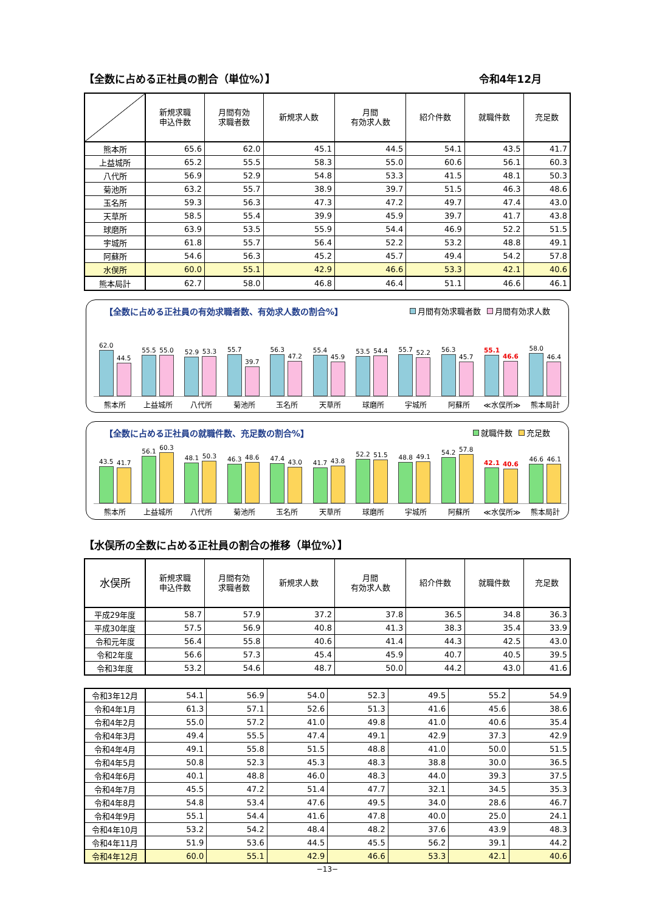【全数に占める正社員の割合（単位%）】 令和4年12月
| | 新規求職 申込件数 | 月間有効 求職者数 | 新規求人数 | 月間 有効求人数 | 紹介件数 | 就職件数 | 充足数 |
| --- | --- | --- | --- | --- | --- | --- | --- |
| 熊本所 | 65.6 | 62.0 | 45.1 | 44.5 | 54.1 | 43.5 | 41.7 |
| 上益城所 | 65.2 | 55.5 | 58.3 | 55.0 | 60.6 | 56.1 | 60.3 |
| 八代所 | 56.9 | 52.9 | 54.8 | 53.3 | 41.5 | 48.1 | 50.3 |
| 菊池所 | 63.2 | 55.7 | 38.9 | 39.7 | 51.5 | 46.3 | 48.6 |
| 玉名所 | 59.3 | 56.3 | 47.3 | 47.2 | 49.7 | 47.4 | 43.0 |
| 天草所 | 58.5 | 55.4 | 39.9 | 45.9 | 39.7 | 41.7 | 43.8 |
| 球磨所 | 63.9 | 53.5 | 55.9 | 54.4 | 46.9 | 52.2 | 51.5 |
| 宇城所 | 61.8 | 55.7 | 56.4 | 52.2 | 53.2 | 48.8 | 49.1 |
| 阿蘇所 | 54.6 | 56.3 | 45.2 | 45.7 | 49.4 | 54.2 | 57.8 |
| 水俣所 | 60.0 | 55.1 | 42.9 | 46.6 | 53.3 | 42.1 | 40.6 |
| 熊本局計 | 62.7 | 58.0 | 46.8 | 46.4 | 51.1 | 46.6 | 46.1 |
【全数に占める正社員の有効求職者数、有効求人数の割合%】 月間有効求職者数 月間有効求人数
62.0
44.5
55.5
55.0
52.9
53.3
55.7
39.7
56.3
47.2
55.4
45.9
53.5
54.4
55.7
52.2
56.3
45.7
55.1
46.6
58.0
46.4
熊本所 上益城所 八代所 菊池所 玉名所 天草所 球磨所 宇城所 阿蘇所 ≪水俣所≫ 熊本局計
【全数に占める正社員の就職件数、充足数の割合%】 就職件数 充足数
43.5
41.7
56.1
60.3
48.1
50.3
46.3
48.6
47.4
43.0
41.7
43.8
52.2
51.5
48.8
49.1
54.2
57.8
42.1
40.6
46.6
46.1
熊本所 上益城所 八代所 菊池所 玉名所 天草所 球磨所 宇城所 阿蘇所 ≪水俣所≫ 熊本局計
【水俣所の全数に占める正社員の割合の推移（単位%）】
| 水俣所 | 新規求職 申込件数 | 月間有効 求職者数 | 新規求人数 | 月間 有効求人数 | 紹介件数 | 就職件数 | 充足数 |
| --- | --- | --- | --- | --- | --- | --- | --- |
| 平成29年度 | 58.7 | 57.9 | 37.2 | 37.8 | 36.5 | 34.8 | 36.3 |
| 平成30年度 | 57.5 | 56.9 | 40.8 | 41.3 | 38.3 | 35.4 | 33.9 |
| 令和元年度 | 56.4 | 55.8 | 40.6 | 41.4 | 44.3 | 42.5 | 43.0 |
| 令和2年度 | 56.6 | 57.3 | 45.4 | 45.9 | 40.7 | 40.5 | 39.5 |
| 令和3年度 | 53.2 | 54.6 | 48.7 | 50.0 | 44.2 | 43.0 | 41.6 |
| 令和3年12月 | 54.1 | 56.9 | 54.0 | 52.3 | 49.5 | 55.2 | 54.9 |
| 令和4年1月 | 61.3 | 57.1 | 52.6 | 51.3 | 41.6 | 45.6 | 38.6 |
| 令和4年2月 | 55.0 | 57.2 | 41.0 | 49.8 | 41.0 | 40.6 | 35.4 |
| 令和4年3月 | 49.4 | 55.5 | 47.4 | 49.1 | 42.9 | 37.3 | 42.9 |
| 令和4年4月 | 49.1 | 55.8 | 51.5 | 48.8 | 41.0 | 50.0 | 51.5 |
| 令和4年5月 | 50.8 | 52.3 | 45.3 | 48.3 | 38.8 | 30.0 | 36.5 |
| 令和4年6月 | 40.1 | 48.8 | 46.0 | 48.3 | 44.0 | 39.3 | 37.5 |
| 令和4年7月 | 45.5 | 47.2 | 51.4 | 47.7 | 32.1 | 34.5 | 35.3 |
| 令和4年8月 | 54.8 | 53.4 | 47.6 | 49.5 | 34.0 | 28.6 | 46.7 |
| 令和4年9月 | 55.1 | 54.4 | 41.6 | 47.8 | 40.0 | 25.0 | 24.1 |
| 令和4年10月 | 53.2 | 54.2 | 48.4 | 48.2 | 37.6 | 43.9 | 48.3 |
| 令和4年11月 | 51.9 | 53.6 | 44.5 | 45.5 | 56.2 | 39.1 | 44.2 |
| 令和4年12月 | 60.0 | 55.1 | 42.9 | 46.6 | 53.3 | 42.1 | 40.6 |
−13−